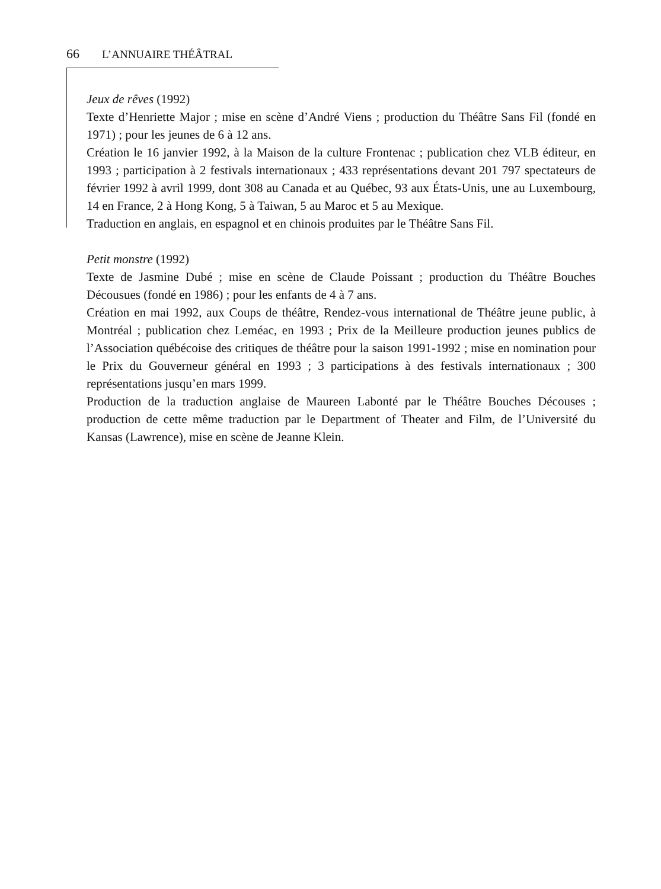66 L’ANNUAIRE THÉÂTRAL
Jeux de rêves (1992)
Texte d’Henriette Major ; mise en scène d’André Viens ; production du Théâtre Sans Fil (fondé en 1971) ; pour les jeunes de 6 à 12 ans.
Création le 16 janvier 1992, à la Maison de la culture Frontenac ; publication chez VLB éditeur, en 1993 ; participation à 2 festivals internationaux ; 433 représentations devant 201 797 spectateurs de février 1992 à avril 1999, dont 308 au Canada et au Québec, 93 aux États-Unis, une au Luxembourg, 14 en France, 2 à Hong Kong, 5 à Taiwan, 5 au Maroc et 5 au Mexique.
Traduction en anglais, en espagnol et en chinois produites par le Théâtre Sans Fil.
Petit monstre (1992)
Texte de Jasmine Dubé ; mise en scène de Claude Poissant ; production du Théâtre Bouches Décousues (fondé en 1986) ; pour les enfants de 4 à 7 ans.
Création en mai 1992, aux Coups de théâtre, Rendez-vous international de Théâtre jeune public, à Montréal ; publication chez Leméac, en 1993 ; Prix de la Meilleure production jeunes publics de l’Association québécoise des critiques de théâtre pour la saison 1991-1992 ; mise en nomination pour le Prix du Gouverneur général en 1993 ; 3 participations à des festivals internationaux ; 300 représentations jusqu’en mars 1999.
Production de la traduction anglaise de Maureen Labonté par le Théâtre Bouches Découses ; production de cette même traduction par le Department of Theater and Film, de l’Université du Kansas (Lawrence), mise en scène de Jeanne Klein.